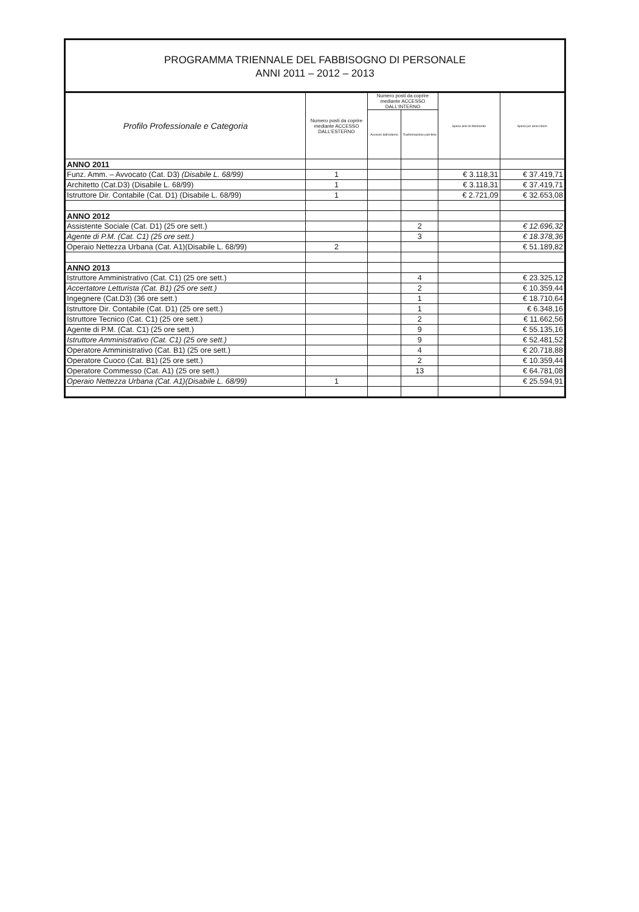PROGRAMMA TRIENNALE DEL FABBISOGNO DI PERSONALE
ANNI 2011 – 2012 – 2013
| Profilo Professionale e Categoria | Numero posti da coprire mediante ACCESSO DALL'ESTERNO | Numero posti da coprire mediante ACCESSO DALL'INTERNO | | Spesa anni di riferimento | Spesa per anno intero |
| --- | --- | --- | --- | --- | --- |
| | | Accesso dall'esterno | Trasformazione part-time | | |
| ANNO 2011 | | | | | |
| Funz. Amm. – Avvocato (Cat. D3) (Disabile L. 68/99) | 1 | | | € 3.118,31 | € 37.419,71 |
| Architetto (Cat.D3) (Disabile L. 68/99) | 1 | | | € 3.118,31 | € 37.419,71 |
| Istruttore Dir. Contabile (Cat. D1) (Disabile L. 68/99) | 1 | | | € 2.721,09 | € 32.653,08 |
| ANNO 2012 | | | | | |
| Assistente Sociale (Cat. D1) (25 ore sett.) | | | 2 | | € 12.696,32 |
| Agente di P.M. (Cat. C1) (25 ore sett.) | | | 3 | | € 18.378,36 |
| Operaio Nettezza Urbana (Cat. A1)(Disabile L. 68/99) | 2 | | | | € 51.189,82 |
| ANNO 2013 | | | | | |
| Istruttore Amministrativo (Cat. C1) (25 ore sett.) | | | 4 | | € 23.325,12 |
| Accertatore Letturista (Cat. B1) (25 ore sett.) | | | 2 | | € 10.359,44 |
| Ingegnere (Cat.D3) (36 ore sett.) | | | 1 | | € 18.710,64 |
| Istruttore Dir. Contabile (Cat. D1) (25 ore sett.) | | | 1 | | € 6.348,16 |
| Istruttore Tecnico (Cat. C1) (25 ore sett.) | | | 2 | | € 11.662,56 |
| Agente di P.M. (Cat. C1) (25 ore sett.) | | | 9 | | € 55.135,16 |
| Istruttore Amministrativo (Cat. C1) (25 ore sett.) | | | 9 | | € 52.481,52 |
| Operatore Amministrativo (Cat. B1) (25 ore sett.) | | | 4 | | € 20.718,88 |
| Operatore Cuoco (Cat. B1) (25 ore sett.) | | | 2 | | € 10.359,44 |
| Operatore Commesso (Cat. A1) (25 ore sett.) | | | 13 | | € 64.781,08 |
| Operaio Nettezza Urbana (Cat. A1)(Disabile L. 68/99) | 1 | | | | € 25.594,91 |